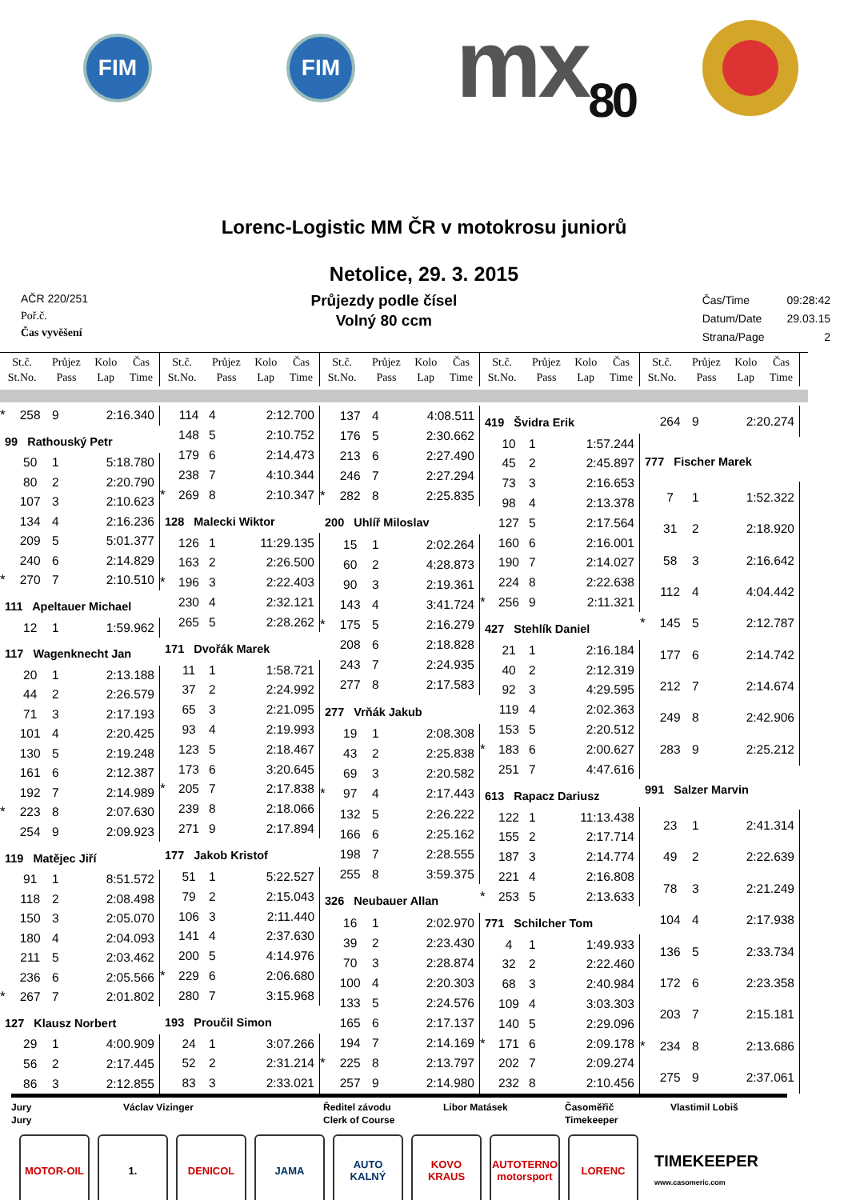FIM FIM
mx<sub>80</sub>
Lorenc-Logistic MM ČR v motokrosu juniorů
Netolice, 29. 3. 2015
AČR 220/251
Poř.č.
Čas vyvěšení
Průjezdy podle čísel
Volný 80 ccm
| Čas/Time | 09:28:42 |
| Datum/Date | 29.03.15 |
| Strana/Page | 2 |
| St.č. St.No. | Průjez Pass | Kolo Lap | Čas Time |
| St.č. St.No. | Průjez Pass | Kolo Lap | Čas Time |
| St.č. St.No. | Průjez Pass | Kolo Lap | Čas Time |
| St.č. St.No. | Průjez Pass | Kolo Lap | Čas Time |
| St.č. St.No. | Průjez Pass | Kolo Lap | Čas Time |
| * | 258 | 9 | 2:16.340 |
| 99 Rathouský Petr | | | |
| | 50 | 1 | 5:18.780 |
| | 80 | 2 | 2:20.790 |
| | 107 | 3 | 2:10.623 |
| | 134 | 4 | 2:16.236 |
| | 209 | 5 | 5:01.377 |
| | 240 | 6 | 2:14.829 |
| * | 270 | 7 | 2:10.510 |
| 111 Apeltauer Michael | | | |
| | 12 | 1 | 1:59.962 |
| 117 Wagenknecht Jan | | | |
| | 20 | 1 | 2:13.188 |
| | 44 | 2 | 2:26.579 |
| | 71 | 3 | 2:17.193 |
| | 101 | 4 | 2:20.425 |
| | 130 | 5 | 2:19.248 |
| | 161 | 6 | 2:12.387 |
| | 192 | 7 | 2:14.989 |
| * | 223 | 8 | 2:07.630 |
| | 254 | 9 | 2:09.923 |
| 119 Matějec Jiří | | | |
| | 91 | 1 | 8:51.572 |
| | 118 | 2 | 2:08.498 |
| | 150 | 3 | 2:05.070 |
| | 180 | 4 | 2:04.093 |
| | 211 | 5 | 2:03.462 |
| | 236 | 6 | 2:05.566 |
| * | 267 | 7 | 2:01.802 |
| 127 Klausz Norbert | | | |
| | 29 | 1 | 4:00.909 |
| | 56 | 2 | 2:17.445 |
| | 86 | 3 | 2:12.855 |
| | 114 | 4 | 2:12.700 |
| | 148 | 5 | 2:10.752 |
| | 179 | 6 | 2:14.473 |
| | 238 | 7 | 4:10.344 |
| * | 269 | 8 | 2:10.347 |
| 128 Malecki Wiktor | | | |
| | 126 | 1 | 11:29.135 |
| | 163 | 2 | 2:26.500 |
| * | 196 | 3 | 2:22.403 |
| | 230 | 4 | 2:32.121 |
| | 265 | 5 | 2:28.262 |
| 171 Dvořák Marek | | | |
| | 11 | 1 | 1:58.721 |
| | 37 | 2 | 2:24.992 |
| | 65 | 3 | 2:21.095 |
| | 93 | 4 | 2:19.993 |
| | 123 | 5 | 2:18.467 |
| | 173 | 6 | 3:20.645 |
| * | 205 | 7 | 2:17.838 |
| | 239 | 8 | 2:18.066 |
| | 271 | 9 | 2:17.894 |
| 177 Jakob Kristof | | | |
| | 51 | 1 | 5:22.527 |
| | 79 | 2 | 2:15.043 |
| | 106 | 3 | 2:11.440 |
| | 141 | 4 | 2:37.630 |
| | 200 | 5 | 4:14.976 |
| * | 229 | 6 | 2:06.680 |
| | 280 | 7 | 3:15.968 |
| 193 Proučil Simon | | | |
| | 24 | 1 | 3:07.266 |
| | 52 | 2 | 2:31.214 |
| | 83 | 3 | 2:33.021 |
| | 137 | 4 | 4:08.511 |
| | 176 | 5 | 2:30.662 |
| | 213 | 6 | 2:27.490 |
| | 246 | 7 | 2:27.294 |
| * | 282 | 8 | 2:25.835 |
| 200 Uhlíř Miloslav | | | |
| | 15 | 1 | 2:02.264 |
| | 60 | 2 | 4:28.873 |
| | 90 | 3 | 2:19.361 |
| | 143 | 4 | 3:41.724 |
| * | 175 | 5 | 2:16.279 |
| | 208 | 6 | 2:18.828 |
| | 243 | 7 | 2:24.935 |
| | 277 | 8 | 2:17.583 |
| 277 Vrňák Jakub | | | |
| | 19 | 1 | 2:08.308 |
| | 43 | 2 | 2:25.838 |
| | 69 | 3 | 2:20.582 |
| * | 97 | 4 | 2:17.443 |
| | 132 | 5 | 2:26.222 |
| | 166 | 6 | 2:25.162 |
| | 198 | 7 | 2:28.555 |
| | 255 | 8 | 3:59.375 |
| 326 Neubauer Allan | | | |
| | 16 | 1 | 2:02.970 |
| | 39 | 2 | 2:23.430 |
| | 70 | 3 | 2:28.874 |
| | 100 | 4 | 2:20.303 |
| | 133 | 5 | 2:24.576 |
| | 165 | 6 | 2:17.137 |
| | 194 | 7 | 2:14.169 |
| * | 225 | 8 | 2:13.797 |
| | 257 | 9 | 2:14.980 |
| 419 Švidra Erik | | | |
| | 10 | 1 | 1:57.244 |
| | 45 | 2 | 2:45.897 |
| | 73 | 3 | 2:16.653 |
| | 98 | 4 | 2:13.378 |
| | 127 | 5 | 2:17.564 |
| | 160 | 6 | 2:16.001 |
| | 190 | 7 | 2:14.027 |
| | 224 | 8 | 2:22.638 |
| * | 256 | 9 | 2:11.321 |
| 427 Stehlík Daniel | | | |
| | 21 | 1 | 2:16.184 |
| | 40 | 2 | 2:12.319 |
| | 92 | 3 | 4:29.595 |
| | 119 | 4 | 2:02.363 |
| | 153 | 5 | 2:20.512 |
| * | 183 | 6 | 2:00.627 |
| | 251 | 7 | 4:47.616 |
| 613 Rapacz Dariusz | | | |
| | 122 | 1 | 11:13.438 |
| | 155 | 2 | 2:17.714 |
| | 187 | 3 | 2:14.774 |
| | 221 | 4 | 2:16.808 |
| * | 253 | 5 | 2:13.633 |
| 771 Schilcher Tom | | | |
| | 4 | 1 | 1:49.933 |
| | 32 | 2 | 2:22.460 |
| | 68 | 3 | 2:40.984 |
| | 109 | 4 | 3:03.303 |
| | 140 | 5 | 2:29.096 |
| * | 171 | 6 | 2:09.178 |
| | 202 | 7 | 2:09.274 |
| | 232 | 8 | 2:10.456 |
| | 264 | 9 | 2:20.274 |
| 777 Fischer Marek | | | |
| | 7 | 1 | 1:52.322 |
| | 31 | 2 | 2:18.920 |
| | 58 | 3 | 2:16.642 |
| | 112 | 4 | 4:04.442 |
| * | 145 | 5 | 2:12.787 |
| | 177 | 6 | 2:14.742 |
| | 212 | 7 | 2:14.674 |
| | 249 | 8 | 2:42.906 |
| | 283 | 9 | 2:25.212 |
| 991 Salzer Marvin | | | |
| | 23 | 1 | 2:41.314 |
| | 49 | 2 | 2:22.639 |
| | 78 | 3 | 2:21.249 |
| | 104 | 4 | 2:17.938 |
| | 136 | 5 | 2:33.734 |
| | 172 | 6 | 2:23.358 |
| | 203 | 7 | 2:15.181 |
| * | 234 | 8 | 2:13.686 |
| | 275 | 9 | 2:37.061 |
Jury
Jury
Václav Vizinger Ředitel závodu
Clerk of Course
Libor Matásek Časoměřič
Timekeeper
Vlastimil Lobiš
MOTOR-OIL 1. DENICOL JAMA AUTO KALNÝ KOVO KRAUS
AUTOTERNO motorsport
LORENC
TIMEKEEPER
www.casomeric.com